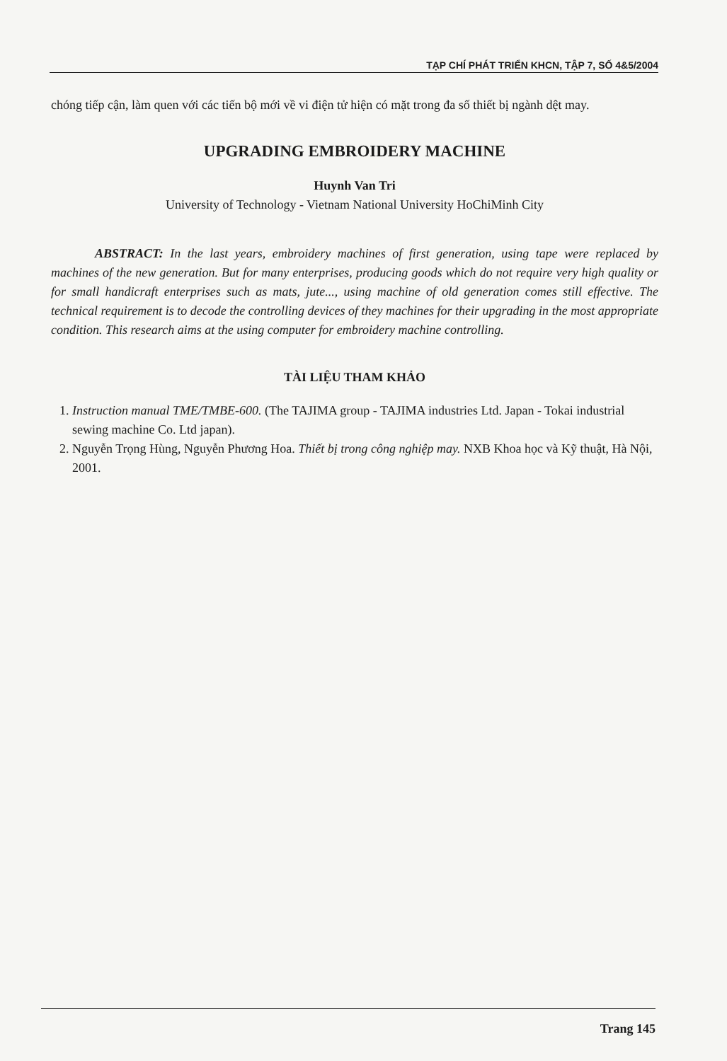TẠP CHÍ PHÁT TRIỂN KHCN, TẬP 7, SỐ 4&5/2004
chóng tiếp cận, làm quen với các tiến bộ mới về vi điện tử hiện có mặt trong đa số thiết bị ngành dệt may.
UPGRADING EMBROIDERY MACHINE
Huynh Van Tri
University of Technology - Vietnam National University HoChiMinh City
ABSTRACT: In the last years, embroidery machines of first generation, using tape were replaced by machines of the new generation. But for many enterprises, producing goods which do not require very high quality or for small handicraft enterprises such as mats, jute..., using machine of old generation comes still effective. The technical requirement is to decode the controlling devices of they machines for their upgrading in the most appropriate condition. This research aims at the using computer for embroidery machine controlling.
TÀI LIỆU THAM KHẢO
1. Instruction manual TME/TMBE-600. (The TAJIMA group - TAJIMA industries Ltd. Japan - Tokai industrial sewing machine Co. Ltd japan).
2. Nguyễn Trọng Hùng, Nguyễn Phương Hoa. Thiết bị trong công nghiệp may. NXB Khoa học và Kỹ thuật, Hà Nội, 2001.
Trang 145